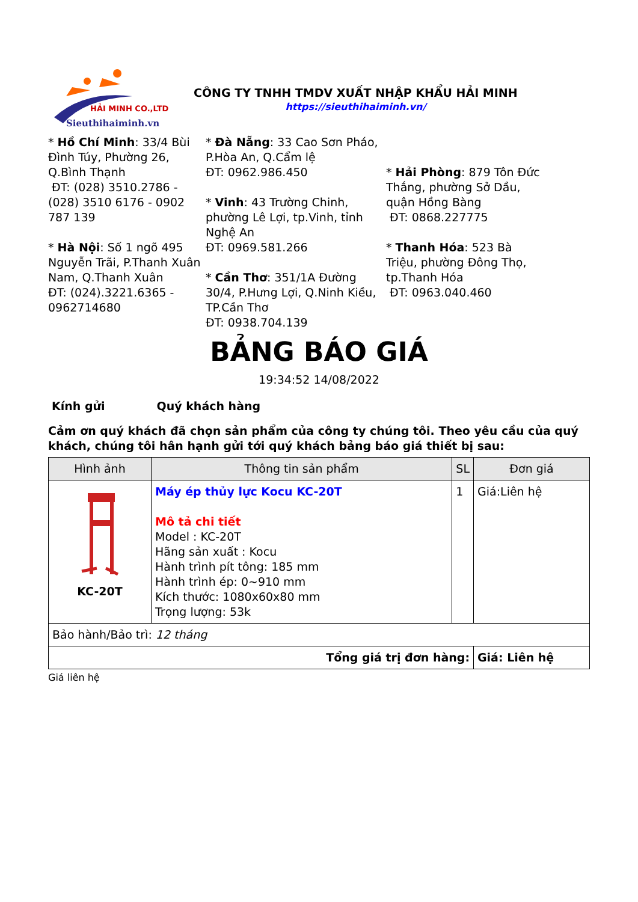HẢI MINH CO.,LTD
Sieuthihaiminh.vn
CÔNG TY TNHH TMDV XUẤT NHẬP KHẨU HẢI MINH
https://sieuthihaiminh.vn/
* Hồ Chí Minh: 33/4 Bùi Đình Túy, Phường 26, Q.Bình Thạnh
ĐT: (028) 3510.2786 - (028) 3510 6176 - 0902 787 139
* Hà Nội: Số 1 ngõ 495 Nguyễn Trãi, P.Thanh Xuân Nam, Q.Thanh Xuân
ĐT: (024).3221.6365 - 0962714680
* Đà Nẵng: 33 Cao Sơn Pháo, P.Hòa An, Q.Cẩm lệ
ĐT: 0962.986.450
* Vinh: 43 Trường Chinh, phường Lê Lợi, tp.Vinh, tỉnh Nghệ An
ĐT: 0969.581.266
* Cần Thơ: 351/1A Đường 30/4, P.Hưng Lợi, Q.Ninh Kiều, TP.Cần Thơ
ĐT: 0938.704.139
* Hải Phòng: 879 Tôn Đức Thắng, phường Sở Dầu, quận Hồng Bàng
ĐT: 0868.227775
* Thanh Hóa: 523 Bà Triệu, phường Đông Thọ, tp.Thanh Hóa
ĐT: 0963.040.460
BẢNG BÁO GIÁ
19:34:52 14/08/2022
Kính gửi Quý khách hàng
Cảm ơn quý khách đã chọn sản phẩm của công ty chúng tôi. Theo yêu cầu của quý khách, chúng tôi hân hạnh gửi tới quý khách bảng báo giá thiết bị sau:
| Hình ảnh | Thông tin sản phẩm | SL | Đơn giá |
| --- | --- | --- | --- |
| KC-20T | Máy ép thủy lực Kocu KC-20T Mô tả chi tiết Model : KC-20T Hãng sản xuất : Kocu Hành trình pít tông: 185 mm Hành trình ép: 0~910 mm Kích thước: 1080x60x80 mm Trọng lượng: 53k | 1 | Giá:Liên hệ |
| Bảo hành/Bảo trì: 12 tháng | | | |
| Tổng giá trị đơn hàng: | | | Giá: Liên hệ |
Giá liên hệ